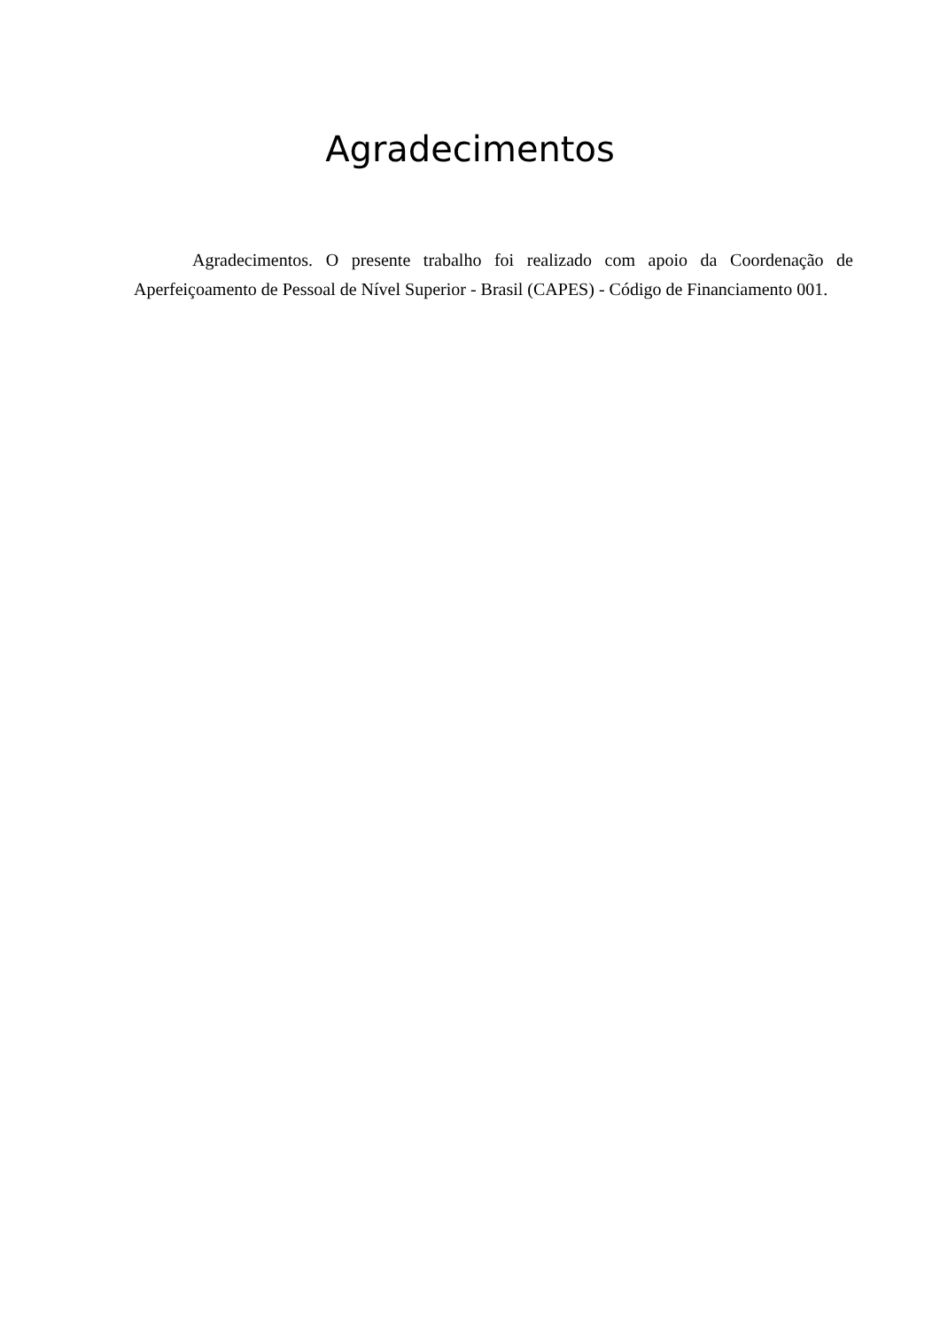Agradecimentos
Agradecimentos. O presente trabalho foi realizado com apoio da Coordenação de Aperfeiçoamento de Pessoal de Nível Superior - Brasil (CAPES) - Código de Financiamento 001.